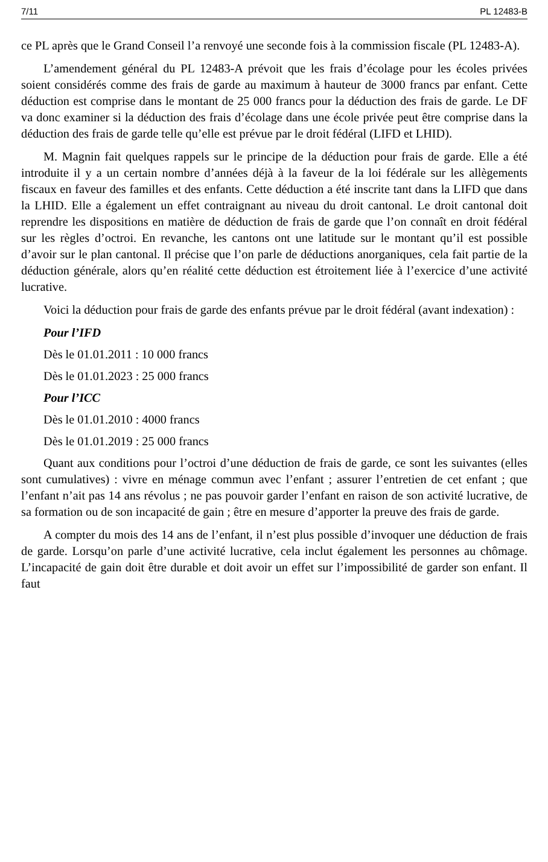7/11 PL 12483-B
ce PL après que le Grand Conseil l’a renvoyé une seconde fois à la commission fiscale (PL 12483-A).
L’amendement général du PL 12483-A prévoit que les frais d’écolage pour les écoles privées soient considérés comme des frais de garde au maximum à hauteur de 3000 francs par enfant. Cette déduction est comprise dans le montant de 25 000 francs pour la déduction des frais de garde. Le DF va donc examiner si la déduction des frais d’écolage dans une école privée peut être comprise dans la déduction des frais de garde telle qu’elle est prévue par le droit fédéral (LIFD et LHID).
M. Magnin fait quelques rappels sur le principe de la déduction pour frais de garde. Elle a été introduite il y a un certain nombre d’années déjà à la faveur de la loi fédérale sur les allègements fiscaux en faveur des familles et des enfants. Cette déduction a été inscrite tant dans la LIFD que dans la LHID. Elle a également un effet contraignant au niveau du droit cantonal. Le droit cantonal doit reprendre les dispositions en matière de déduction de frais de garde que l’on connaît en droit fédéral sur les règles d’octroi. En revanche, les cantons ont une latitude sur le montant qu’il est possible d’avoir sur le plan cantonal. Il précise que l’on parle de déductions anorganiques, cela fait partie de la déduction générale, alors qu’en réalité cette déduction est étroitement liée à l’exercice d’une activité lucrative.
Voici la déduction pour frais de garde des enfants prévue par le droit fédéral (avant indexation) :
Pour l’IFD
Dès le 01.01.2011 : 10 000 francs
Dès le 01.01.2023 : 25 000 francs
Pour l’ICC
Dès le 01.01.2010 : 4000 francs
Dès le 01.01.2019 : 25 000 francs
Quant aux conditions pour l’octroi d’une déduction de frais de garde, ce sont les suivantes (elles sont cumulatives) : vivre en ménage commun avec l’enfant ; assurer l’entretien de cet enfant ; que l’enfant n’ait pas 14 ans révolus ; ne pas pouvoir garder l’enfant en raison de son activité lucrative, de sa formation ou de son incapacité de gain ; être en mesure d’apporter la preuve des frais de garde.
A compter du mois des 14 ans de l’enfant, il n’est plus possible d’invoquer une déduction de frais de garde. Lorsqu’on parle d’une activité lucrative, cela inclut également les personnes au chômage. L’incapacité de gain doit être durable et doit avoir un effet sur l’impossibilité de garder son enfant. Il faut